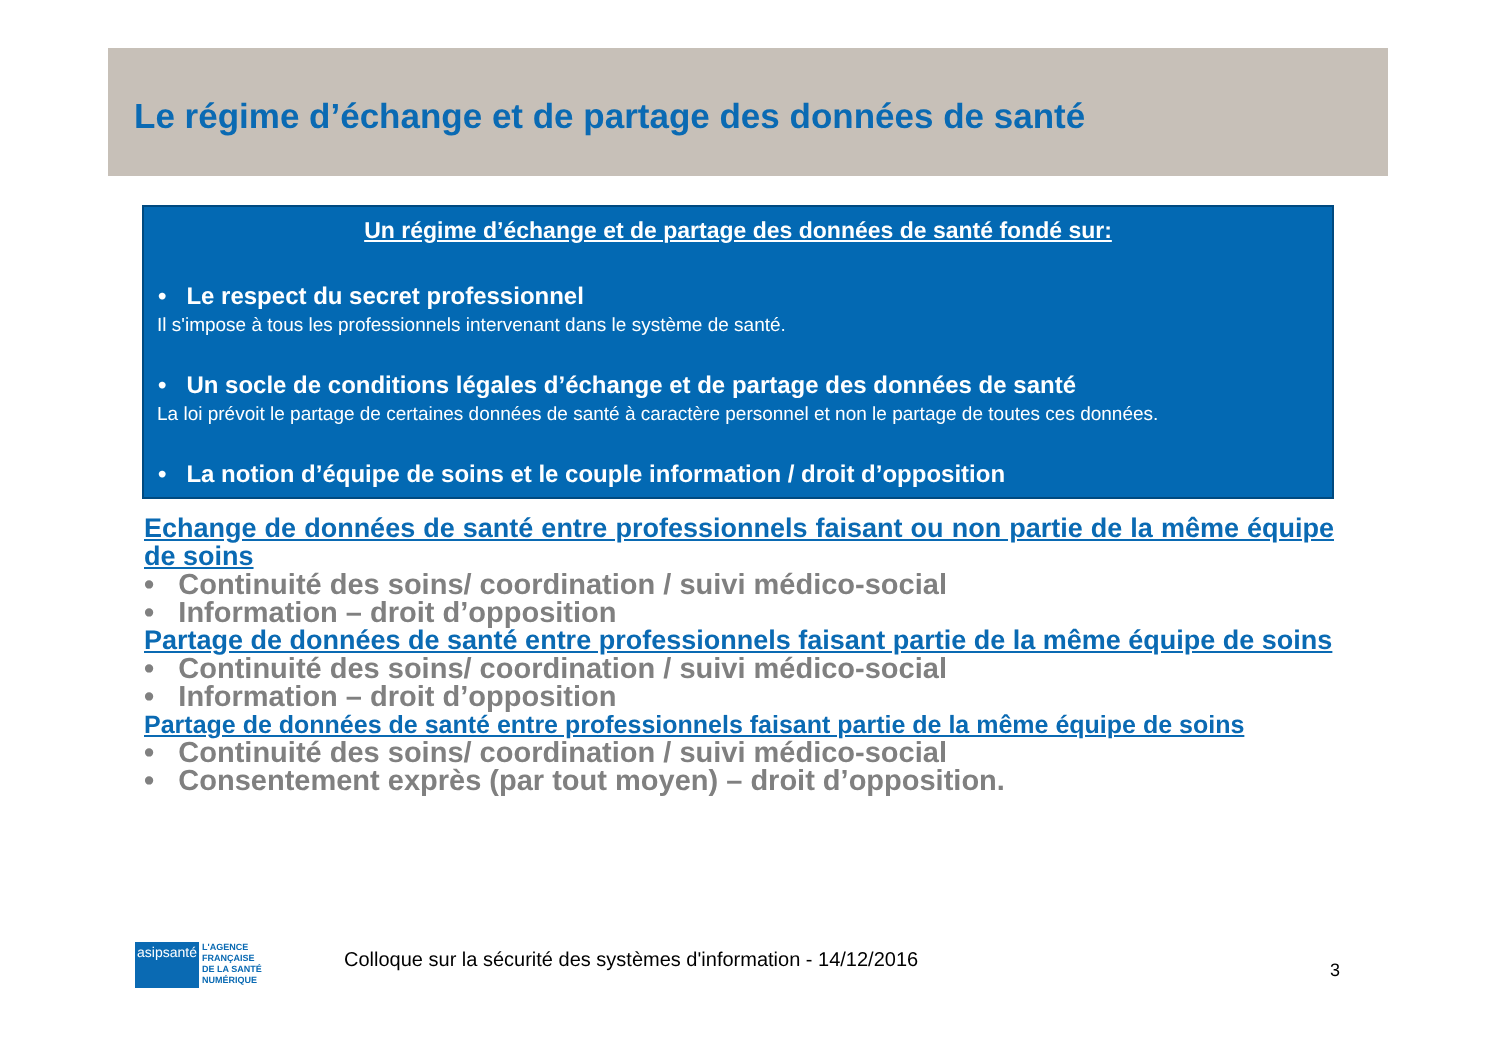Le régime d’échange et de partage des données de santé
Un régime d’échange et de partage des données de santé fondé sur:
• Le respect du secret professionnel
Il s'impose à tous les professionnels intervenant dans le système de santé.
• Un socle de conditions légales d’échange et de partage des données de santé
La loi prévoit le partage de certaines données de santé à caractère personnel et non le partage de toutes ces données.
• La notion d’équipe de soins et le couple information / droit d’opposition
Echange de données de santé entre professionnels faisant ou non partie de la même équipe de soins
• Continuité des soins/ coordination / suivi médico-social
• Information – droit d’opposition
Partage de données de santé entre professionnels faisant partie de la même équipe de soins
• Continuité des soins/ coordination / suivi médico-social
• Information – droit d’opposition
Partage de données de santé entre professionnels faisant partie de la même équipe de soins
• Continuité des soins/ coordination / suivi médico-social
• Consentement exprès (par tout moyen) – droit d’opposition.
asipsanté
L'AGENCE
FRANÇAISE
DE LA SANTÉ
NUMÉRIQUE
Colloque sur la sécurité des systèmes d'information - 14/12/2016
3